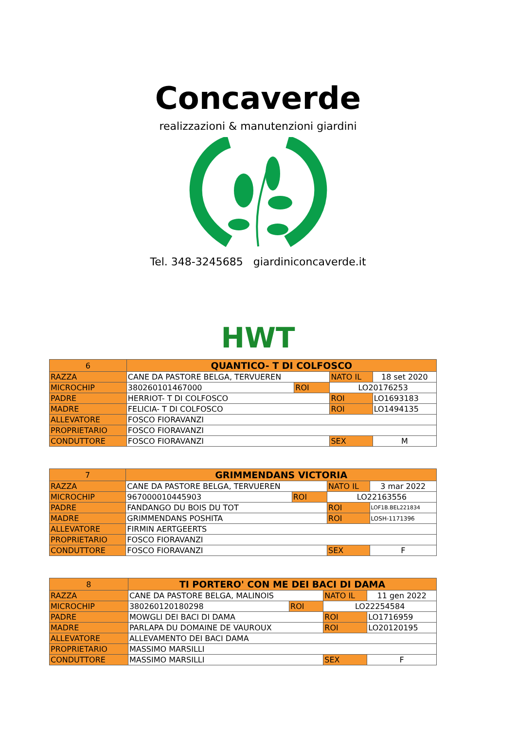Concaverde
realizzazioni & manutenzioni giardini
Tel. 348-3245685 giardiniconcaverde.it
HWT
| 6 | QUANTICO- T DI COLFOSCO | | | |
| RAZZA | CANE DA PASTORE BELGA, TERVUEREN | | NATO IL | 18 set 2020 |
| MICROCHIP | 380260101467000 | ROI | LO20176253 | |
| PADRE | HERRIOT- T DI COLFOSCO | | ROI | LO1693183 |
| MADRE | FELICIA- T DI COLFOSCO | | ROI | LO1494135 |
| ALLEVATORE | FOSCO FIORAVANZI | | | |
| PROPRIETARIO | FOSCO FIORAVANZI | | | |
| CONDUTTORE | FOSCO FIORAVANZI | | SEX | M |
| 7 | GRIMMENDANS VICTORIA | | | |
| RAZZA | CANE DA PASTORE BELGA, TERVUEREN | | NATO IL | 3 mar 2022 |
| MICROCHIP | 967000010445903 | ROI | LO22163556 | |
| PADRE | FANDANGO DU BOIS DU TOT | | ROI | LOF1B.BEL221834 |
| MADRE | GRIMMENDANS POSHITA | | ROI | LOSH-1171396 |
| ALLEVATORE | FIRMIN AERTGEERTS | | | |
| PROPRIETARIO | FOSCO FIORAVANZI | | | |
| CONDUTTORE | FOSCO FIORAVANZI | | SEX | F |
| 8 | TI PORTERO' CON ME DEI BACI DI DAMA | | | |
| RAZZA | CANE DA PASTORE BELGA, MALINOIS | | NATO IL | 11 gen 2022 |
| MICROCHIP | 380260120180298 | ROI | LO22254584 | |
| PADRE | MOWGLI DEI BACI DI DAMA | | ROI | LO1716959 |
| MADRE | PARLAPA DU DOMAINE DE VAUROUX | | ROI | LO20120195 |
| ALLEVATORE | ALLEVAMENTO DEI BACI DAMA | | | |
| PROPRIETARIO | MASSIMO MARSILLI | | | |
| CONDUTTORE | MASSIMO MARSILLI | | SEX | F |